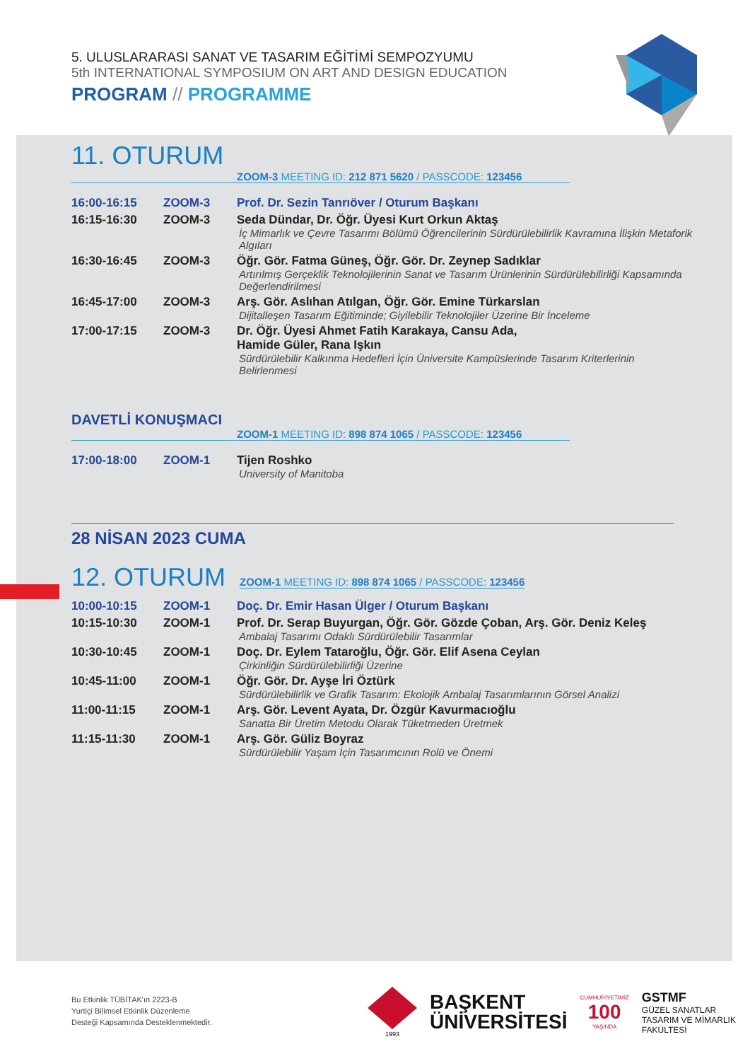5. ULUSLARARASI SANAT VE TASARIM EĞİTİMİ SEMPOZYUMU
5th INTERNATIONAL SYMPOSIUM ON ART AND DESIGN EDUCATION
PROGRAM // PROGRAMME
11. OTURUM
ZOOM-3 MEETING ID: 212 871 5620 / PASSCODE: 123456
| 16:00-16:15 | ZOOM-3 | Prof. Dr. Sezin Tanrıöver / Oturum Başkanı |
| 16:15-16:30 | ZOOM-3 | Seda Dündar, Dr. Öğr. Üyesi Kurt Orkun Aktaş İç Mimarlık ve Çevre Tasarımı Bölümü Öğrencilerinin Sürdürülebilirlik Kavramına İlişkin Metaforik Algıları |
| 16:30-16:45 | ZOOM-3 | Öğr. Gör. Fatma Güneş, Öğr. Gör. Dr. Zeynep Sadıklar Artırılmış Gerçeklik Teknolojilerinin Sanat ve Tasarım Ürünlerinin Sürdürülebilirliği Kapsamında Değerlendirilmesi |
| 16:45-17:00 | ZOOM-3 | Arş. Gör. Aslıhan Atılgan, Öğr. Gör. Emine Türkarslan Dijitalleşen Tasarım Eğitiminde; Giyilebilir Teknolojiler Üzerine Bir İnceleme |
| 17:00-17:15 | ZOOM-3 | Dr. Öğr. Üyesi Ahmet Fatih Karakaya, Cansu Ada, Hamide Güler, Rana Işkın Sürdürülebilir Kalkınma Hedefleri İçin Üniversite Kampüslerinde Tasarım Kriterlerinin Belirlenmesi |
DAVETLİ KONUŞMACI
ZOOM-1 MEETING ID: 898 874 1065 / PASSCODE: 123456
| 17:00-18:00 | ZOOM-1 | Tijen Roshko University of Manitoba |
28 NİSAN 2023 CUMA
12. OTURUM
ZOOM-1 MEETING ID: 898 874 1065 / PASSCODE: 123456
| 10:00-10:15 | ZOOM-1 | Doç. Dr. Emir Hasan Ülger / Oturum Başkanı |
| 10:15-10:30 | ZOOM-1 | Prof. Dr. Serap Buyurgan, Öğr. Gör. Gözde Çoban, Arş. Gör. Deniz Keleş Ambalaj Tasarımı Odaklı Sürdürülebilir Tasarımlar |
| 10:30-10:45 | ZOOM-1 | Doç. Dr. Eylem Tataroğlu, Öğr. Gör. Elif Asena Ceylan Çirkinliğin Sürdürülebilirliği Üzerine |
| 10:45-11:00 | ZOOM-1 | Öğr. Gör. Dr. Ayşe İri Öztürk Sürdürülebilirlik ve Grafik Tasarım: Ekolojik Ambalaj Tasarımlarının Görsel Analizi |
| 11:00-11:15 | ZOOM-1 | Arş. Gör. Levent Ayata, Dr. Özgür Kavurmacıoğlu Sanatta Bir Üretim Metodu Olarak Tüketmeden Üretmek |
| 11:15-11:30 | ZOOM-1 | Arş. Gör. Güliz Boyraz Sürdürülebilir Yaşam İçin Tasarımcının Rolü ve Önemi |
Bu Etkinlik TÜBİTAK'ın 2223-B
Yurtiçi Bilimsel Etkinlik Düzenleme
Desteği Kapsamında Desteklenmektedir.
1993
BAŞKENT
ÜNİVERSİTESİ
CUMHURİYETİMİZ
100
YAŞINDA
GSTMF
GÜZEL SANATLAR
TASARIM VE MİMARLIK
FAKÜLTESİ